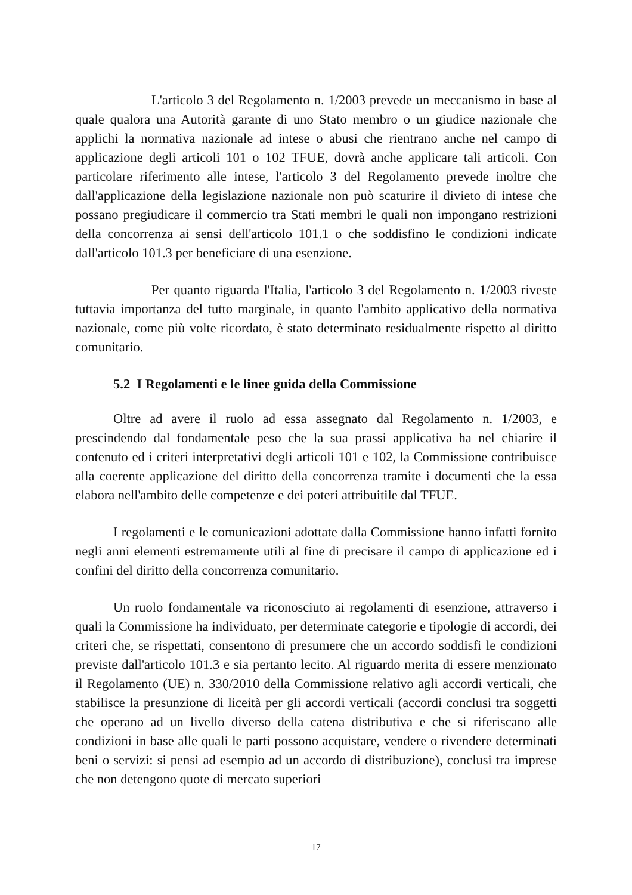L'articolo 3 del Regolamento n. 1/2003 prevede un meccanismo in base al quale qualora una Autorità garante di uno Stato membro o un giudice nazionale che applichi la normativa nazionale ad intese o abusi che rientrano anche nel campo di applicazione degli articoli 101 o 102 TFUE, dovrà anche applicare tali articoli. Con particolare riferimento alle intese, l'articolo 3 del Regolamento prevede inoltre che dall'applicazione della legislazione nazionale non può scaturire il divieto di intese che possano pregiudicare il commercio tra Stati membri le quali non impongano restrizioni della concorrenza ai sensi dell'articolo 101.1 o che soddisfino le condizioni indicate dall'articolo 101.3 per beneficiare di una esenzione.
Per quanto riguarda l'Italia, l'articolo 3 del Regolamento n. 1/2003 riveste tuttavia importanza del tutto marginale, in quanto l'ambito applicativo della normativa nazionale, come più volte ricordato, è stato determinato residualmente rispetto al diritto comunitario.
5.2 I Regolamenti e le linee guida della Commissione
Oltre ad avere il ruolo ad essa assegnato dal Regolamento n. 1/2003, e prescindendo dal fondamentale peso che la sua prassi applicativa ha nel chiarire il contenuto ed i criteri interpretativi degli articoli 101 e 102, la Commissione contribuisce alla coerente applicazione del diritto della concorrenza tramite i documenti che la essa elabora nell'ambito delle competenze e dei poteri attribuitile dal TFUE.
I regolamenti e le comunicazioni adottate dalla Commissione hanno infatti fornito negli anni elementi estremamente utili al fine di precisare il campo di applicazione ed i confini del diritto della concorrenza comunitario.
Un ruolo fondamentale va riconosciuto ai regolamenti di esenzione, attraverso i quali la Commissione ha individuato, per determinate categorie e tipologie di accordi, dei criteri che, se rispettati, consentono di presumere che un accordo soddisfi le condizioni previste dall'articolo 101.3 e sia pertanto lecito. Al riguardo merita di essere menzionato il Regolamento (UE) n. 330/2010 della Commissione relativo agli accordi verticali, che stabilisce la presunzione di liceità per gli accordi verticali (accordi conclusi tra soggetti che operano ad un livello diverso della catena distributiva e che si riferiscano alle condizioni in base alle quali le parti possono acquistare, vendere o rivendere determinati beni o servizi: si pensi ad esempio ad un accordo di distribuzione), conclusi tra imprese che non detengono quote di mercato superiori
17